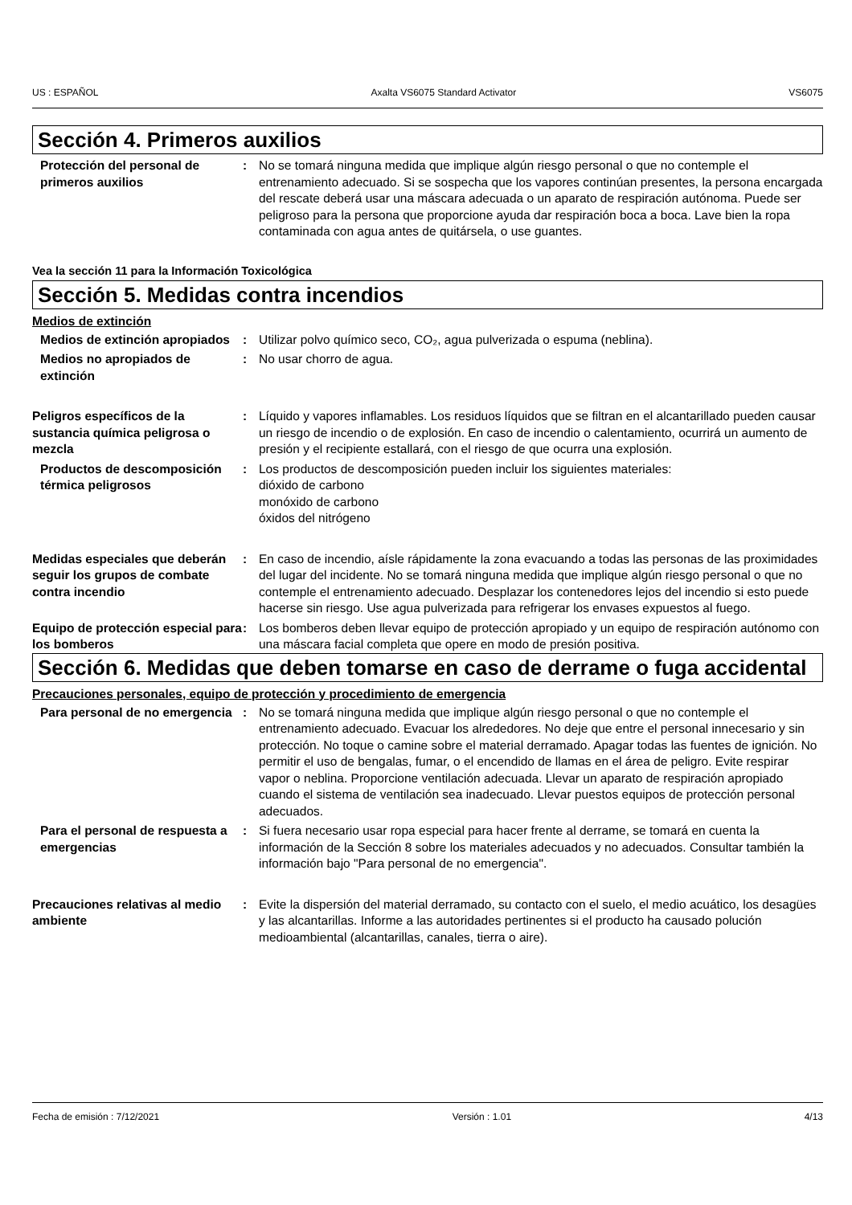US : ESPAÑOL Axalta VS6075 Standard Activator VS6075
Sección 4. Primeros auxilios
Protección del personal de primeros auxilios
: No se tomará ninguna medida que implique algún riesgo personal o que no contemple el entrenamiento adecuado. Si se sospecha que los vapores continúan presentes, la persona encargada del rescate deberá usar una máscara adecuada o un aparato de respiración autónoma. Puede ser peligroso para la persona que proporcione ayuda dar respiración boca a boca. Lave bien la ropa contaminada con agua antes de quitársela, o use guantes.
Vea la sección 11 para la Información Toxicológica
Sección 5. Medidas contra incendios
Medios de extinción
Medios de extinción apropiados
: Utilizar polvo químico seco, CO₂, agua pulverizada o espuma (neblina).
Medios no apropiados de extinción
: No usar chorro de agua.
Peligros específicos de la sustancia química peligrosa o mezcla
: Líquido y vapores inflamables. Los residuos líquidos que se filtran en el alcantarillado pueden causar un riesgo de incendio o de explosión. En caso de incendio o calentamiento, ocurrirá un aumento de presión y el recipiente estallará, con el riesgo de que ocurra una explosión.
Productos de descomposición térmica peligrosos
: Los productos de descomposición pueden incluir los siguientes materiales:
dióxido de carbono
monóxido de carbono
óxidos del nitrógeno
Medidas especiales que deberán seguir los grupos de combate contra incendio
: En caso de incendio, aísle rápidamente la zona evacuando a todas las personas de las proximidades del lugar del incidente. No se tomará ninguna medida que implique algún riesgo personal o que no contemple el entrenamiento adecuado. Desplazar los contenedores lejos del incendio si esto puede hacerse sin riesgo. Use agua pulverizada para refrigerar los envases expuestos al fuego.
Equipo de protección especial para los bomberos
: Los bomberos deben llevar equipo de protección apropiado y un equipo de respiración autónomo con una máscara facial completa que opere en modo de presión positiva.
Sección 6. Medidas que deben tomarse en caso de derrame o fuga accidental
Precauciones personales, equipo de protección y procedimiento de emergencia
Para personal de no emergencia
: No se tomará ninguna medida que implique algún riesgo personal o que no contemple el entrenamiento adecuado. Evacuar los alrededores. No deje que entre el personal innecesario y sin protección. No toque o camine sobre el material derramado. Apagar todas las fuentes de ignición. No permitir el uso de bengalas, fumar, o el encendido de llamas en el área de peligro. Evite respirar vapor o neblina. Proporcione ventilación adecuada. Llevar un aparato de respiración apropiado cuando el sistema de ventilación sea inadecuado. Llevar puestos equipos de protección personal adecuados.
Para el personal de respuesta a emergencias
: Si fuera necesario usar ropa especial para hacer frente al derrame, se tomará en cuenta la información de la Sección 8 sobre los materiales adecuados y no adecuados. Consultar también la información bajo "Para personal de no emergencia".
Precauciones relativas al medio ambiente
: Evite la dispersión del material derramado, su contacto con el suelo, el medio acuático, los desagües y las alcantarillas. Informe a las autoridades pertinentes si el producto ha causado polución medioambiental (alcantarillas, canales, tierra o aire).
Fecha de emisión : 7/12/2021 Versión : 1.01 4/13